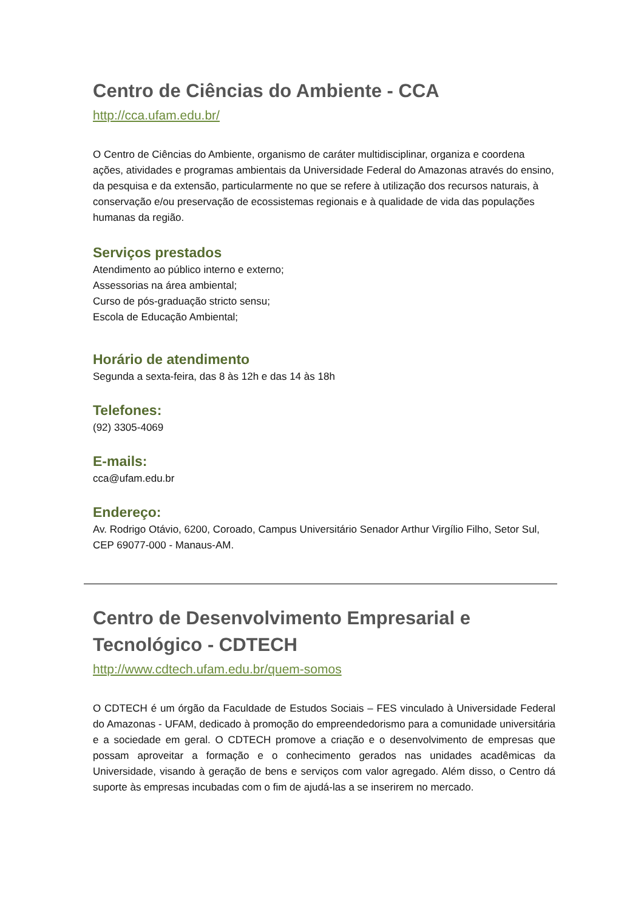Centro de Ciências do Ambiente - CCA
http://cca.ufam.edu.br/
O Centro de Ciências do Ambiente, organismo de caráter multidisciplinar, organiza e coordena ações, atividades e programas ambientais da Universidade Federal do Amazonas através do ensino, da pesquisa e da extensão, particularmente no que se refere à utilização dos recursos naturais, à conservação e/ou preservação de ecossistemas regionais e à qualidade de vida das populações humanas da região.
Serviços prestados
Atendimento ao público interno e externo;
Assessorias na área ambiental;
Curso de pós-graduação stricto sensu;
Escola de Educação Ambiental;
Horário de atendimento
Segunda a sexta-feira, das 8 às 12h e das 14 às 18h
Telefones:
(92) 3305-4069
E-mails:
cca@ufam.edu.br
Endereço:
Av. Rodrigo Otávio, 6200, Coroado, Campus Universitário Senador Arthur Virgílio Filho, Setor Sul, CEP 69077-000 - Manaus-AM.
Centro de Desenvolvimento Empresarial e Tecnológico - CDTECH
http://www.cdtech.ufam.edu.br/quem-somos
O CDTECH é um órgão da Faculdade de Estudos Sociais – FES vinculado à Universidade Federal do Amazonas - UFAM, dedicado à promoção do empreendedorismo para a comunidade universitária e a sociedade em geral. O CDTECH promove a criação e o desenvolvimento de empresas que possam aproveitar a formação e o conhecimento gerados nas unidades acadêmicas da Universidade, visando à geração de bens e serviços com valor agregado. Além disso, o Centro dá suporte às empresas incubadas com o fim de ajudá-las a se inserirem no mercado.